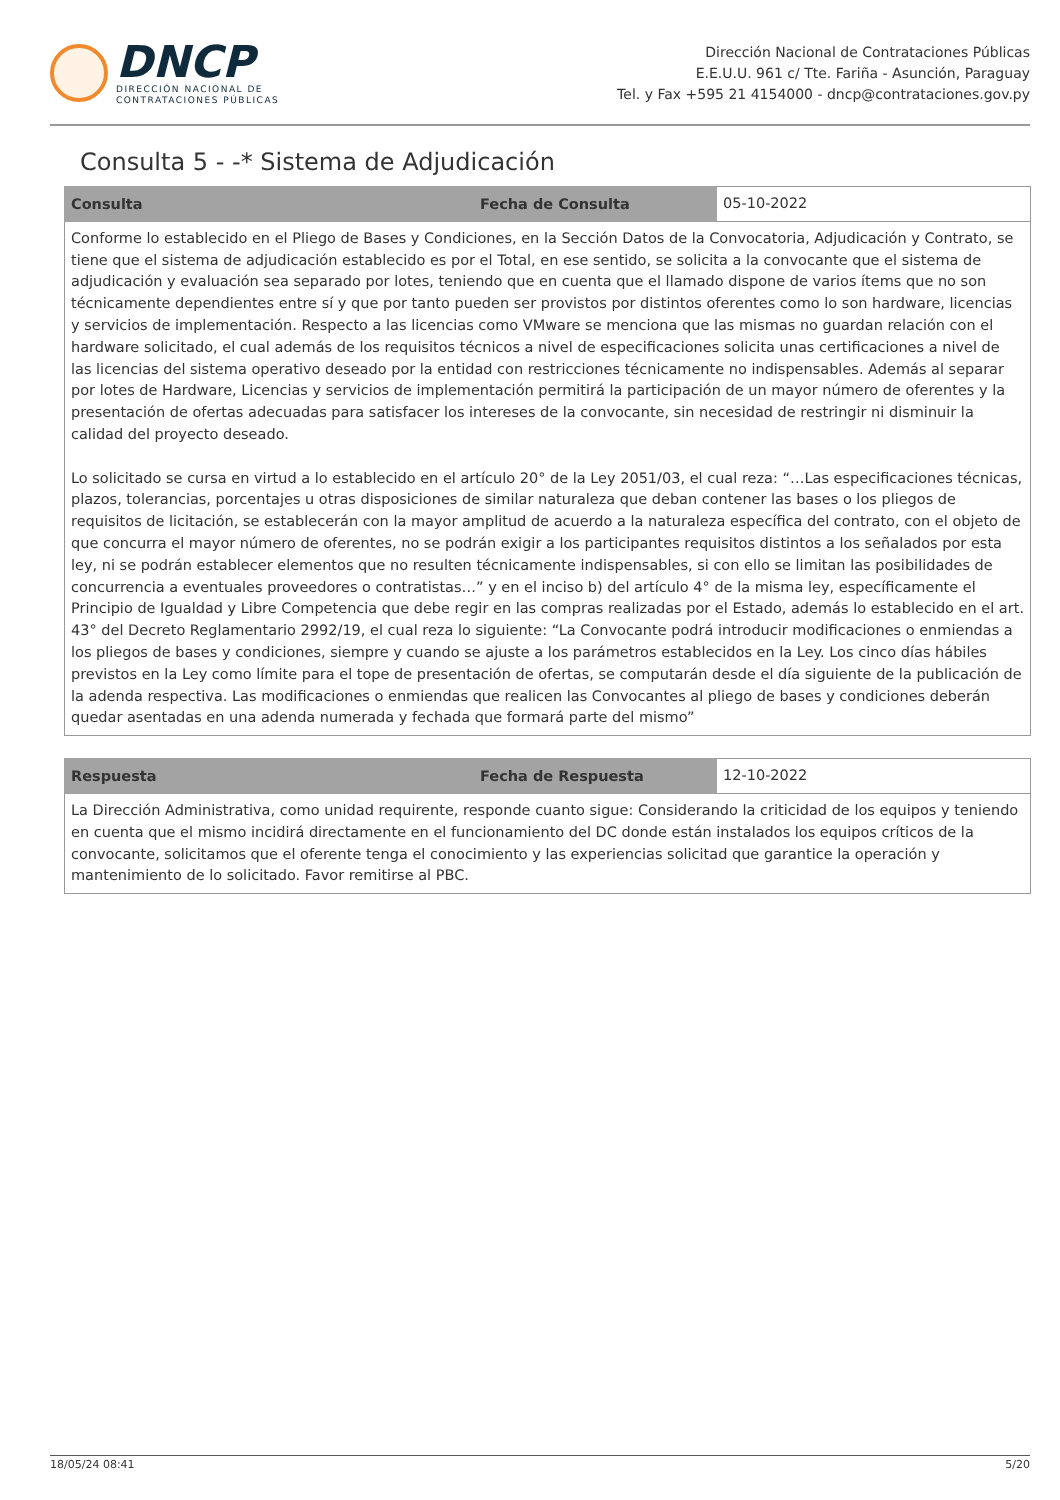DNCP
DIRECCIÓN NACIONAL DE
CONTRATACIONES PÚBLICAS
Dirección Nacional de Contrataciones Públicas
E.E.U.U. 961 c/ Tte. Fariña - Asunción, Paraguay
Tel. y Fax +595 21 4154000 - dncp@contrataciones.gov.py
Consulta 5 - -* Sistema de Adjudicación
| Consulta | Fecha de Consulta | 05-10-2022 |
| Conforme lo establecido en el Pliego de Bases y Condiciones, en la Sección Datos de la Convocatoria, Adjudicación y Contrato, se tiene que el sistema de adjudicación establecido es por el Total, en ese sentido, se solicita a la convocante que el sistema de adjudicación y evaluación sea separado por lotes, teniendo que en cuenta que el llamado dispone de varios ítems que no son técnicamente dependientes entre sí y que por tanto pueden ser provistos por distintos oferentes como lo son hardware, licencias y servicios de implementación. Respecto a las licencias como VMware se menciona que las mismas no guardan relación con el hardware solicitado, el cual además de los requisitos técnicos a nivel de especificaciones solicita unas certificaciones a nivel de las licencias del sistema operativo deseado por la entidad con restricciones técnicamente no indispensables. Además al separar por lotes de Hardware, Licencias y servicios de implementación permitirá la participación de un mayor número de oferentes y la presentación de ofertas adecuadas para satisfacer los intereses de la convocante, sin necesidad de restringir ni disminuir la calidad del proyecto deseado. Lo solicitado se cursa en virtud a lo establecido en el artículo 20° de la Ley 2051/03, el cual reza: “…Las especificaciones técnicas, plazos, tolerancias, porcentajes u otras disposiciones de similar naturaleza que deban contener las bases o los pliegos de requisitos de licitación, se establecerán con la mayor amplitud de acuerdo a la naturaleza específica del contrato, con el objeto de que concurra el mayor número de oferentes, no se podrán exigir a los participantes requisitos distintos a los señalados por esta ley, ni se podrán establecer elementos que no resulten técnicamente indispensables, si con ello se limitan las posibilidades de concurrencia a eventuales proveedores o contratistas…” y en el inciso b) del artículo 4° de la misma ley, específicamente el Principio de Igualdad y Libre Competencia que debe regir en las compras realizadas por el Estado, además lo establecido en el art. 43° del Decreto Reglamentario 2992/19, el cual reza lo siguiente: “La Convocante podrá introducir modificaciones o enmiendas a los pliegos de bases y condiciones, siempre y cuando se ajuste a los parámetros establecidos en la Ley. Los cinco días hábiles previstos en la Ley como límite para el tope de presentación de ofertas, se computarán desde el día siguiente de la publicación de la adenda respectiva. Las modificaciones o enmiendas que realicen las Convocantes al pliego de bases y condiciones deberán quedar asentadas en una adenda numerada y fechada que formará parte del mismo” | | |
| Respuesta | Fecha de Respuesta | 12-10-2022 |
| La Dirección Administrativa, como unidad requirente, responde cuanto sigue: Considerando la criticidad de los equipos y teniendo en cuenta que el mismo incidirá directamente en el funcionamiento del DC donde están instalados los equipos críticos de la convocante, solicitamos que el oferente tenga el conocimiento y las experiencias solicitad que garantice la operación y mantenimiento de lo solicitado. Favor remitirse al PBC. | | |
18/05/24 08:41 5/20